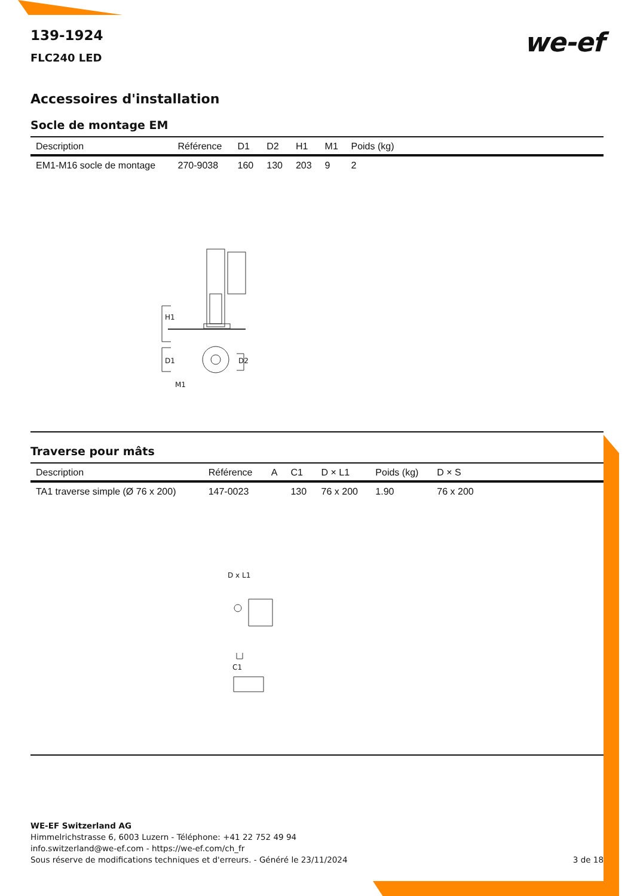we-ef
139-1924
FLC240 LED
Accessoires d'installation
Socle de montage EM
| Description | Référence | D1 | D2 | H1 | M1 | Poids (kg) |
| --- | --- | --- | --- | --- | --- | --- |
| EM1-M16 socle de montage | 270-9038 | 160 | 130 | 203 | 9 | 2 |
H1
D1 D2
M1
Traverse pour mâts
| Description | Référence | A | C1 | D × L1 | Poids (kg) | D × S |
| --- | --- | --- | --- | --- | --- | --- |
| TA1 traverse simple (Ø 76 x 200) | 147-0023 | | 130 | 76 x 200 | 1.90 | 76 x 200 |
D x L1
C1
WE-EF Switzerland AG
Himmelrichstrasse 6, 6003 Luzern - Téléphone: +41 22 752 49 94
info.switzerland@we-ef.com - https://we-ef.com/ch_fr
Sous réserve de modifications techniques et d'erreurs. - Généré le 23/11/2024 3 de 18